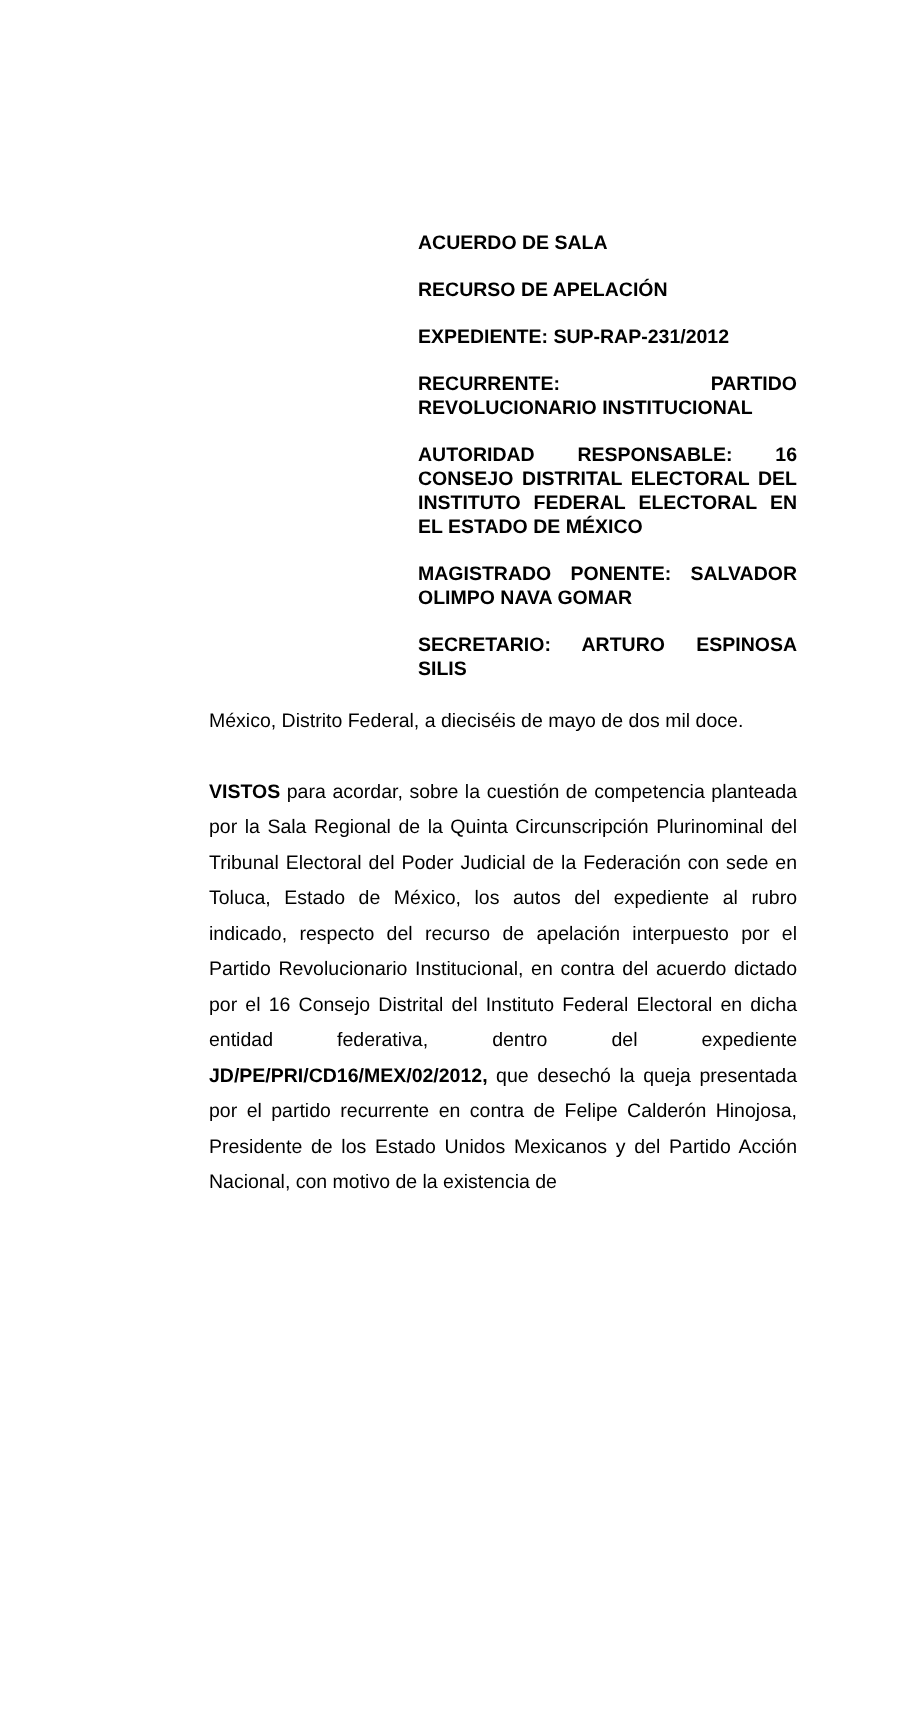ACUERDO DE SALA
RECURSO DE APELACIÓN
EXPEDIENTE: SUP-RAP-231/2012
RECURRENTE: PARTIDO REVOLUCIONARIO INSTITUCIONAL
AUTORIDAD RESPONSABLE: 16 CONSEJO DISTRITAL ELECTORAL DEL INSTITUTO FEDERAL ELECTORAL EN EL ESTADO DE MÉXICO
MAGISTRADO PONENTE: SALVADOR OLIMPO NAVA GOMAR
SECRETARIO: ARTURO ESPINOSA SILIS
México, Distrito Federal, a dieciséis de mayo de dos mil doce.
VISTOS para acordar, sobre la cuestión de competencia planteada por la Sala Regional de la Quinta Circunscripción Plurinominal del Tribunal Electoral del Poder Judicial de la Federación con sede en Toluca, Estado de México, los autos del expediente al rubro indicado, respecto del recurso de apelación interpuesto por el Partido Revolucionario Institucional, en contra del acuerdo dictado por el 16 Consejo Distrital del Instituto Federal Electoral en dicha entidad federativa, dentro del expediente JD/PE/PRI/CD16/MEX/02/2012, que desechó la queja presentada por el partido recurrente en contra de Felipe Calderón Hinojosa, Presidente de los Estado Unidos Mexicanos y del Partido Acción Nacional, con motivo de la existencia de